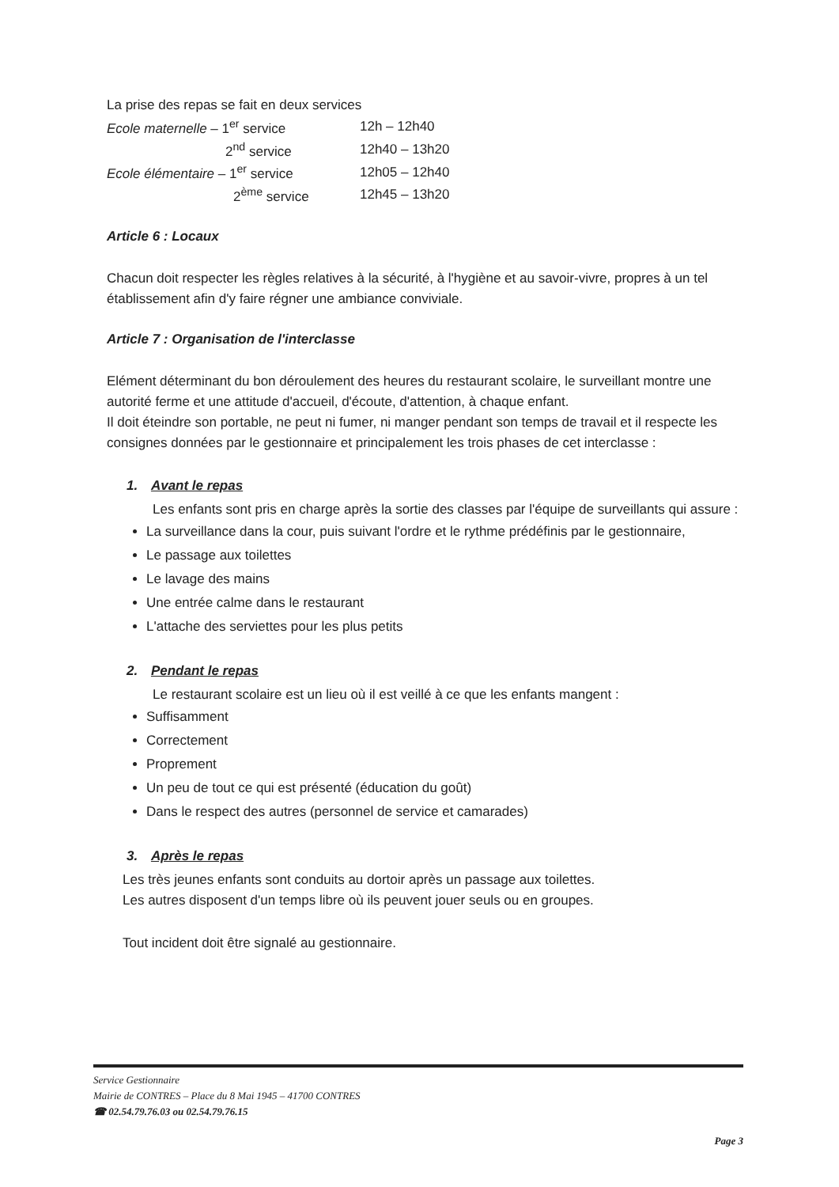La prise des repas se fait en deux services
| Ecole maternelle – 1<sup>er</sup> service | 12h – 12h40 |
| 2<sup>nd</sup> service | 12h40 – 13h20 |
| Ecole élémentaire – 1<sup>er</sup> service | 12h05 – 12h40 |
| 2<sup>ème</sup> service | 12h45 – 13h20 |
Article 6 : Locaux
Chacun doit respecter les règles relatives à la sécurité, à l'hygiène et au savoir-vivre, propres à un tel établissement afin d'y faire régner une ambiance conviviale.
Article 7 : Organisation de l'interclasse
Elément déterminant du bon déroulement des heures du restaurant scolaire, le surveillant montre une autorité ferme et une attitude d'accueil, d'écoute, d'attention, à chaque enfant.
Il doit éteindre son portable, ne peut ni fumer, ni manger pendant son temps de travail et il respecte les consignes données par le gestionnaire et principalement les trois phases de cet interclasse :
1. Avant le repas
Les enfants sont pris en charge après la sortie des classes par l'équipe de surveillants qui assure :
La surveillance dans la cour, puis suivant l'ordre et le rythme prédéfinis par le gestionnaire,
Le passage aux toilettes
Le lavage des mains
Une entrée calme dans le restaurant
L'attache des serviettes pour les plus petits
2. Pendant le repas
Le restaurant scolaire est un lieu où il est veillé à ce que les enfants mangent :
Suffisamment
Correctement
Proprement
Un peu de tout ce qui est présenté (éducation du goût)
Dans le respect des autres (personnel de service et camarades)
3. Après le repas
Les très jeunes enfants sont conduits au dortoir après un passage aux toilettes.
Les autres disposent d'un temps libre où ils peuvent jouer seuls ou en groupes.
Tout incident doit être signalé au gestionnaire.
Service Gestionnaire
Mairie de CONTRES – Place du 8 Mai 1945 – 41700 CONTRES
☎ 02.54.79.76.03 ou 02.54.79.76.15
Page 3